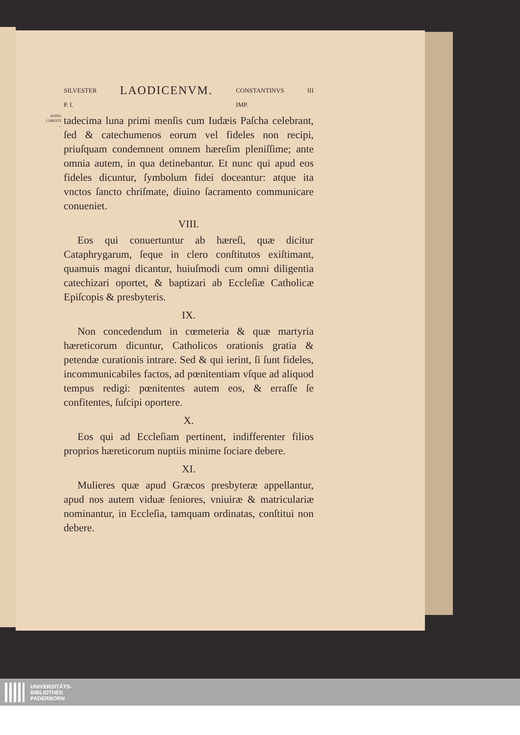SILVESTER
P. I. LAODICENVM. CONSTANTINVS
IMP. III
ANNO CHRISTI
...
tadecima luna primi menſis cum Iudæis Paſcha celebrant, ſed & catechumenos eorum vel fideles non recipi, priuſquam condemnent omnem hæreſim pleniſſime; ante omnia autem, in qua detinebantur. Et nunc qui apud eos fideles dicuntur, ſymbolum fidei doceantur: atque ita vnctos ſancto chriſmate, diuino ſacramento communicare conueniet.
VIII.
Eos qui conuertuntur ab hæreſi, quæ dicitur Cataphrygarum, ſeque in clero conſtitutos exiſtimant, quamuis magni dicantur, huiuſmodi cum omni diligentia catechizari oportet, & baptizari ab Eccleſiæ Catholicæ Epiſcopis & presbyteris.
IX.
Non concedendum in cœmeteria & quæ martyria hæreticorum dicuntur, Catholicos orationis gratia & petendæ curationis intrare. Sed & qui ierint, ſi ſunt fideles, incommunicabiles factos, ad pœnitentiam vſque ad aliquod tempus redigi: pœnitentes autem eos, & erraſſe ſe confitentes, ſuſcipi oportere.
X.
Eos qui ad Eccleſiam pertinent, indifferenter filios proprios hæreticorum nuptiis minime ſociare debere.
XI.
Mulieres quæ apud Græcos presbyteræ appellantur, apud nos autem viduæ ſeniores, vniuiræ & matriculariæ nominantur, in Eccleſia, tamquam ordinatas, conſtitui non debere.
UNIVERSITÄTS-
BIBLIOTHEK
PADERBORN